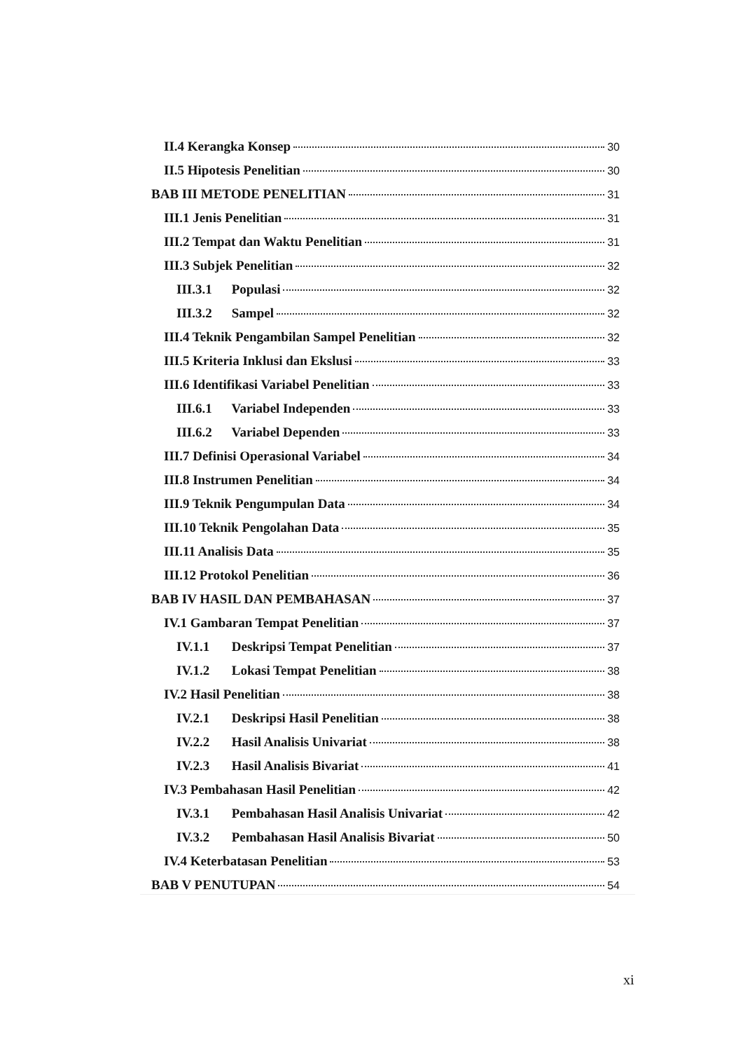II.4 Kerangka Konsep 30
II.5 Hipotesis Penelitian 30
BAB III METODE PENELITIAN 31
III.1 Jenis Penelitian 31
III.2 Tempat dan Waktu Penelitian 31
III.3 Subjek Penelitian 32
III.3.1 Populasi 32
III.3.2 Sampel 32
III.4 Teknik Pengambilan Sampel Penelitian 32
III.5 Kriteria Inklusi dan Ekslusi 33
III.6 Identifikasi Variabel Penelitian 33
III.6.1 Variabel Independen 33
III.6.2 Variabel Dependen 33
III.7 Definisi Operasional Variabel 34
III.8 Instrumen Penelitian 34
III.9 Teknik Pengumpulan Data 34
III.10 Teknik Pengolahan Data 35
III.11 Analisis Data 35
III.12 Protokol Penelitian 36
BAB IV HASIL DAN PEMBAHASAN 37
IV.1 Gambaran Tempat Penelitian 37
IV.1.1 Deskripsi Tempat Penelitian 37
IV.1.2 Lokasi Tempat Penelitian 38
IV.2 Hasil Penelitian 38
IV.2.1 Deskripsi Hasil Penelitian 38
IV.2.2 Hasil Analisis Univariat 38
IV.2.3 Hasil Analisis Bivariat 41
IV.3 Pembahasan Hasil Penelitian 42
IV.3.1 Pembahasan Hasil Analisis Univariat 42
IV.3.2 Pembahasan Hasil Analisis Bivariat 50
IV.4 Keterbatasan Penelitian 53
BAB V PENUTUPAN 54
xi